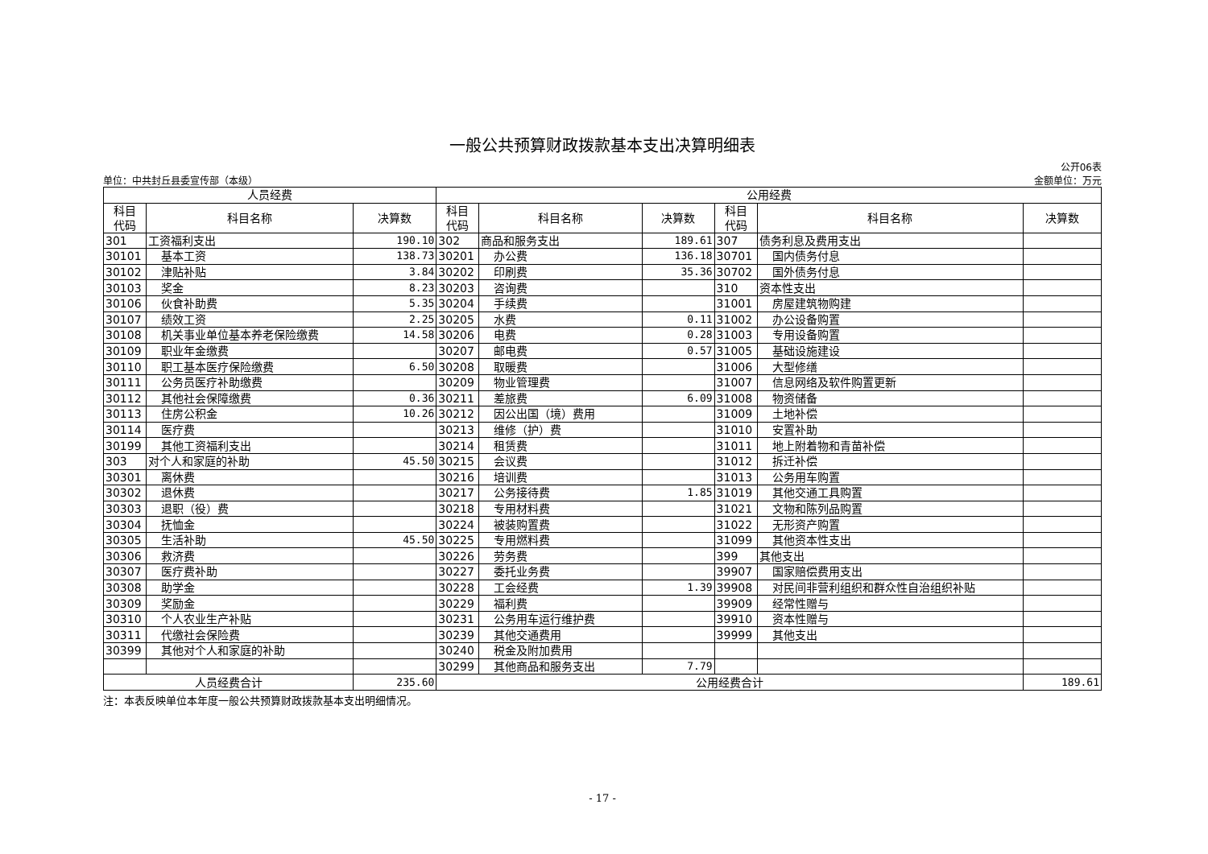一般公共预算财政拨款基本支出决算明细表
单位：中共封丘县委宣传部（本级）
公开06表
金额单位：万元
| 人员经费 | | | 公用经费 | | | | | |
| --- | --- | --- | --- | --- | --- | --- | --- | --- |
| 科目 代码 | 科目名称 | 决算数 | 科目 代码 | 科目名称 | 决算数 | 科目 代码 | 科目名称 | 决算数 |
| 301 | 工资福利支出 | 190.10 | 302 | 商品和服务支出 | 189.61 | 307 | 债务利息及费用支出 | |
| 30101 | 基本工资 | 138.73 | 30201 | 办公费 | 136.18 | 30701 | 国内债务付息 | |
| 30102 | 津贴补贴 | 3.84 | 30202 | 印刷费 | 35.36 | 30702 | 国外债务付息 | |
| 30103 | 奖金 | 8.23 | 30203 | 咨询费 | | 310 | 资本性支出 | |
| 30106 | 伙食补助费 | 5.35 | 30204 | 手续费 | | 31001 | 房屋建筑物购建 | |
| 30107 | 绩效工资 | 2.25 | 30205 | 水费 | 0.11 | 31002 | 办公设备购置 | |
| 30108 | 机关事业单位基本养老保险缴费 | 14.58 | 30206 | 电费 | 0.28 | 31003 | 专用设备购置 | |
| 30109 | 职业年金缴费 | | 30207 | 邮电费 | 0.57 | 31005 | 基础设施建设 | |
| 30110 | 职工基本医疗保险缴费 | 6.50 | 30208 | 取暖费 | | 31006 | 大型修缮 | |
| 30111 | 公务员医疗补助缴费 | | 30209 | 物业管理费 | | 31007 | 信息网络及软件购置更新 | |
| 30112 | 其他社会保障缴费 | 0.36 | 30211 | 差旅费 | 6.09 | 31008 | 物资储备 | |
| 30113 | 住房公积金 | 10.26 | 30212 | 因公出国（境）费用 | | 31009 | 土地补偿 | |
| 30114 | 医疗费 | | 30213 | 维修（护）费 | | 31010 | 安置补助 | |
| 30199 | 其他工资福利支出 | | 30214 | 租赁费 | | 31011 | 地上附着物和青苗补偿 | |
| 303 | 对个人和家庭的补助 | 45.50 | 30215 | 会议费 | | 31012 | 拆迁补偿 | |
| 30301 | 离休费 | | 30216 | 培训费 | | 31013 | 公务用车购置 | |
| 30302 | 退休费 | | 30217 | 公务接待费 | 1.85 | 31019 | 其他交通工具购置 | |
| 30303 | 退职（役）费 | | 30218 | 专用材料费 | | 31021 | 文物和陈列品购置 | |
| 30304 | 抚恤金 | | 30224 | 被装购置费 | | 31022 | 无形资产购置 | |
| 30305 | 生活补助 | 45.50 | 30225 | 专用燃料费 | | 31099 | 其他资本性支出 | |
| 30306 | 救济费 | | 30226 | 劳务费 | | 399 | 其他支出 | |
| 30307 | 医疗费补助 | | 30227 | 委托业务费 | | 39907 | 国家赔偿费用支出 | |
| 30308 | 助学金 | | 30228 | 工会经费 | 1.39 | 39908 | 对民间非营利组织和群众性自治组织补贴 | |
| 30309 | 奖励金 | | 30229 | 福利费 | | 39909 | 经常性赠与 | |
| 30310 | 个人农业生产补贴 | | 30231 | 公务用车运行维护费 | | 39910 | 资本性赠与 | |
| 30311 | 代缴社会保险费 | | 30239 | 其他交通费用 | | 39999 | 其他支出 | |
| 30399 | 其他对个人和家庭的补助 | | 30240 | 税金及附加费用 | | | | |
| | | | 30299 | 其他商品和服务支出 | 7.79 | | | |
| 人员经费合计 | | 235.60 | 公用经费合计 | | | | | 189.61 |
注：本表反映单位本年度一般公共预算财政拨款基本支出明细情况。
- 17 -